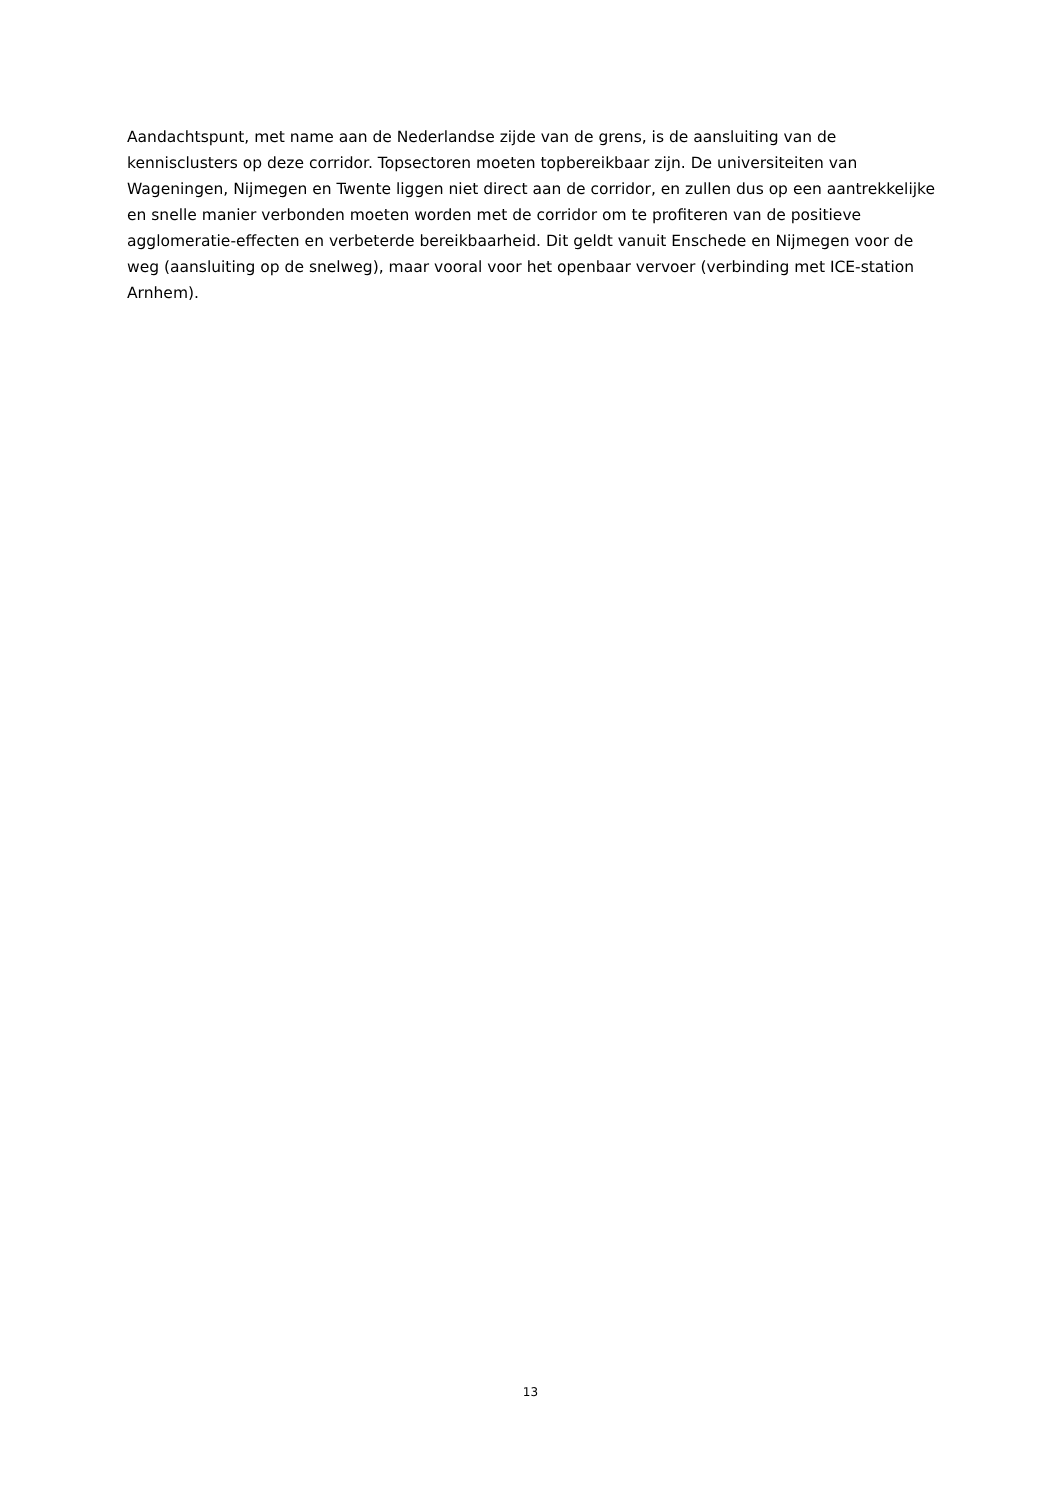Aandachtspunt, met name aan de Nederlandse zijde van de grens, is de aansluiting van de kennisclusters op deze corridor. Topsectoren moeten topbereikbaar zijn. De universiteiten van Wageningen, Nijmegen en Twente liggen niet direct aan de corridor, en zullen dus op een aantrekkelijke en snelle manier verbonden moeten worden met de corridor om te profiteren van de positieve agglomeratie-effecten en verbeterde bereikbaarheid. Dit geldt vanuit Enschede en Nijmegen voor de weg (aansluiting op de snelweg), maar vooral voor het openbaar vervoer (verbinding met ICE-station Arnhem).
13